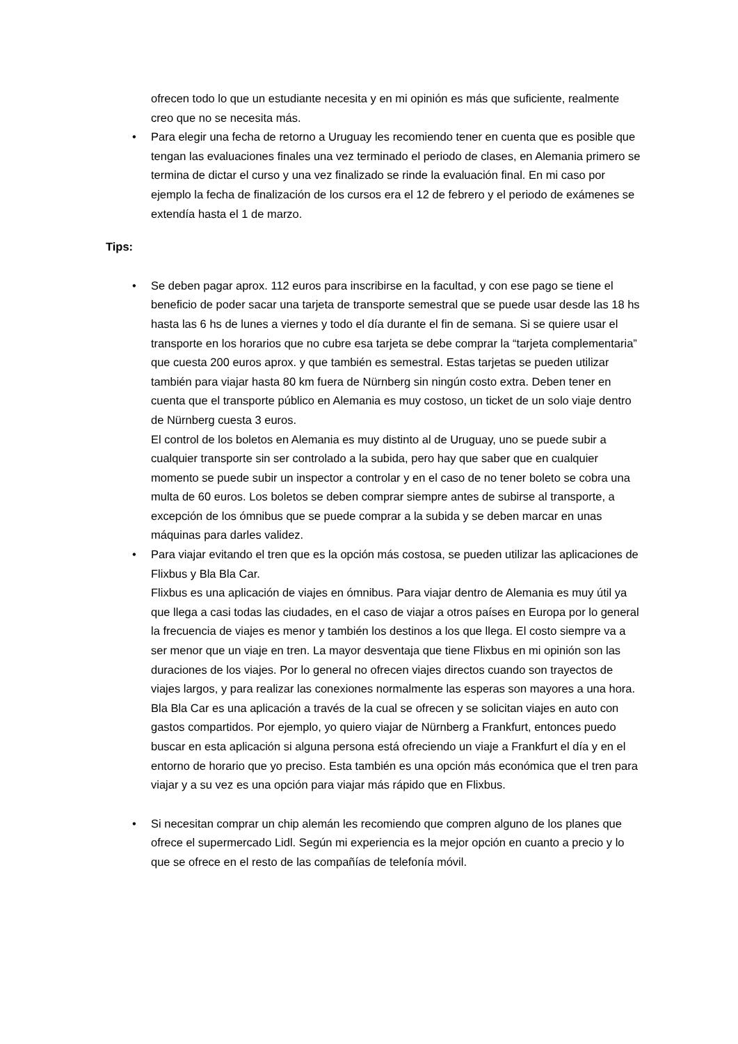ofrecen todo lo que un estudiante necesita y en mi opinión es más que suficiente, realmente creo que no se necesita más.
• Para elegir una fecha de retorno a Uruguay les recomiendo tener en cuenta que es posible que tengan las evaluaciones finales una vez terminado el periodo de clases, en Alemania primero se termina de dictar el curso y una vez finalizado se rinde la evaluación final. En mi caso por ejemplo la fecha de finalización de los cursos era el 12 de febrero y el periodo de exámenes se extendía hasta el 1 de marzo.
Tips:
• Se deben pagar aprox. 112 euros para inscribirse en la facultad, y con ese pago se tiene el beneficio de poder sacar una tarjeta de transporte semestral que se puede usar desde las 18 hs hasta las 6 hs de lunes a viernes y todo el día durante el fin de semana. Si se quiere usar el transporte en los horarios que no cubre esa tarjeta se debe comprar la “tarjeta complementaria” que cuesta 200 euros aprox. y que también es semestral. Estas tarjetas se pueden utilizar también para viajar hasta 80 km fuera de Nürnberg sin ningún costo extra. Deben tener en cuenta que el transporte público en Alemania es muy costoso, un ticket de un solo viaje dentro de Nürnberg cuesta 3 euros.
El control de los boletos en Alemania es muy distinto al de Uruguay, uno se puede subir a cualquier transporte sin ser controlado a la subida, pero hay que saber que en cualquier momento se puede subir un inspector a controlar y en el caso de no tener boleto se cobra una multa de 60 euros. Los boletos se deben comprar siempre antes de subirse al transporte, a excepción de los ómnibus que se puede comprar a la subida y se deben marcar en unas máquinas para darles validez.
• Para viajar evitando el tren que es la opción más costosa, se pueden utilizar las aplicaciones de Flixbus y Bla Bla Car.
Flixbus es una aplicación de viajes en ómnibus. Para viajar dentro de Alemania es muy útil ya que llega a casi todas las ciudades, en el caso de viajar a otros países en Europa por lo general la frecuencia de viajes es menor y también los destinos a los que llega. El costo siempre va a ser menor que un viaje en tren. La mayor desventaja que tiene Flixbus en mi opinión son las duraciones de los viajes. Por lo general no ofrecen viajes directos cuando son trayectos de viajes largos, y para realizar las conexiones normalmente las esperas son mayores a una hora.
Bla Bla Car es una aplicación a través de la cual se ofrecen y se solicitan viajes en auto con gastos compartidos. Por ejemplo, yo quiero viajar de Nürnberg a Frankfurt, entonces puedo buscar en esta aplicación si alguna persona está ofreciendo un viaje a Frankfurt el día y en el entorno de horario que yo preciso. Esta también es una opción más económica que el tren para viajar y a su vez es una opción para viajar más rápido que en Flixbus.
• Si necesitan comprar un chip alemán les recomiendo que compren alguno de los planes que ofrece el supermercado Lidl. Según mi experiencia es la mejor opción en cuanto a precio y lo que se ofrece en el resto de las compañías de telefonía móvil.